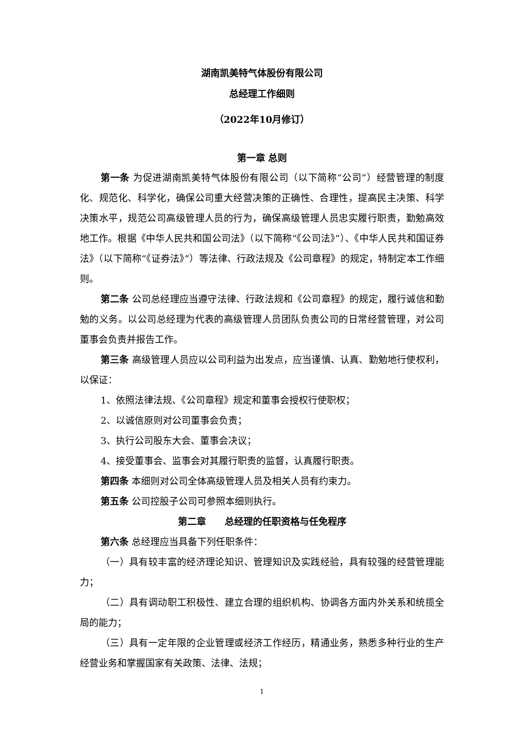湖南凯美特气体股份有限公司
总经理工作细则
（2022年10月修订）
第一章 总则
第一条 为促进湖南凯美特气体股份有限公司（以下简称“公司”）经营管理的制度化、规范化、科学化，确保公司重大经营决策的正确性、合理性，提高民主决策、科学决策水平，规范公司高级管理人员的行为，确保高级管理人员忠实履行职责，勤勉高效地工作。根据《中华人民共和国公司法》（以下简称“《公司法》”）、《中华人民共和国证券法》（以下简称“《证券法》”）等法律、行政法规及《公司章程》的规定，特制定本工作细则。
第二条 公司总经理应当遵守法律、行政法规和《公司章程》的规定，履行诚信和勤勉的义务。以公司总经理为代表的高级管理人员团队负责公司的日常经营管理，对公司董事会负责并报告工作。
第三条 高级管理人员应以公司利益为出发点，应当谨慎、认真、勤勉地行使权利，以保证：
1、依照法律法规、《公司章程》规定和董事会授权行使职权；
2、以诚信原则对公司董事会负责；
3、执行公司股东大会、董事会决议；
4、接受董事会、监事会对其履行职责的监督，认真履行职责。
第四条 本细则对公司全体高级管理人员及相关人员有约束力。
第五条 公司控股子公司可参照本细则执行。
第二章　　总经理的任职资格与任免程序
第六条 总经理应当具备下列任职条件：
（一）具有较丰富的经济理论知识、管理知识及实践经验，具有较强的经营管理能力；
（二）具有调动职工积极性、建立合理的组织机构、协调各方面内外关系和统揽全局的能力；
（三）具有一定年限的企业管理或经济工作经历，精通业务，熟悉多种行业的生产经营业务和掌握国家有关政策、法律、法规；
1